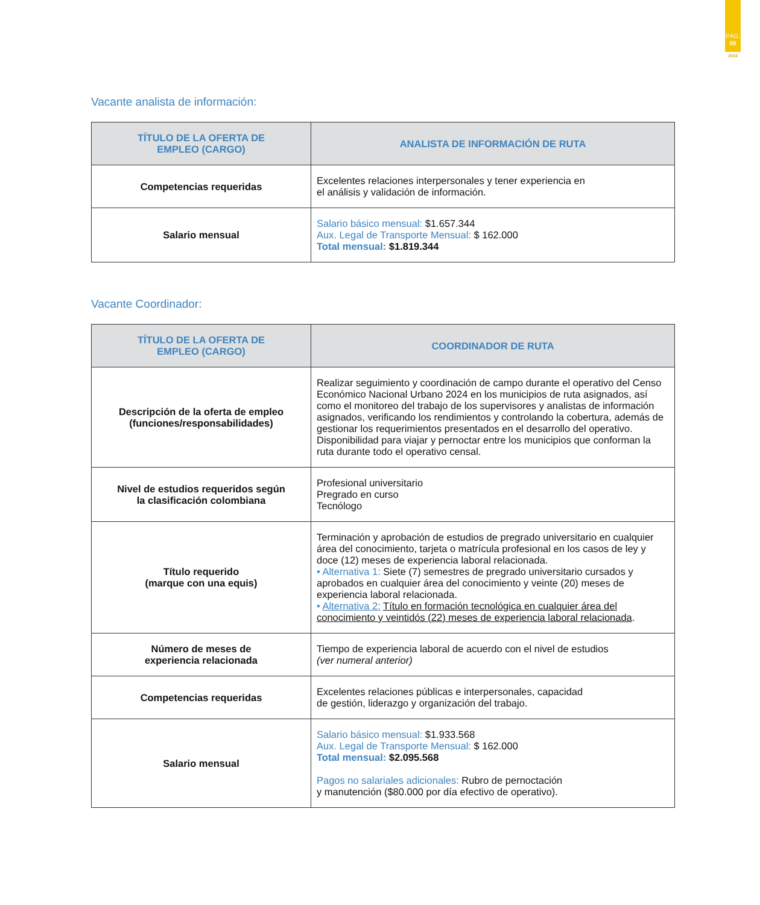PÁG.
09
2024
Vacante analista de información:
| TÍTULO DE LA OFERTA DE EMPLEO (CARGO) | ANALISTA DE INFORMACIÓN DE RUTA |
| --- | --- |
| Competencias requeridas | Excelentes relaciones interpersonales y tener experiencia en el análisis y validación de información. |
| Salario mensual | Salario básico mensual: $1.657.344 Aux. Legal de Transporte Mensual: $ 162.000 Total mensual: $1.819.344 |
Vacante Coordinador:
| TÍTULO DE LA OFERTA DE EMPLEO (CARGO) | COORDINADOR DE RUTA |
| --- | --- |
| Descripción de la oferta de empleo (funciones/responsabilidades) | Realizar seguimiento y coordinación de campo durante el operativo del Censo Económico Nacional Urbano 2024 en los municipios de ruta asignados, así como el monitoreo del trabajo de los supervisores y analistas de información asignados, verificando los rendimientos y controlando la cobertura, además de gestionar los requerimientos presentados en el desarrollo del operativo. Disponibilidad para viajar y pernoctar entre los municipios que conforman la ruta durante todo el operativo censal. |
| Nivel de estudios requeridos según la clasificación colombiana | Profesional universitario Pregrado en curso Tecnólogo |
| Título requerido (marque con una equis) | Terminación y aprobación de estudios de pregrado universitario en cualquier área del conocimiento, tarjeta o matrícula profesional en los casos de ley y doce (12) meses de experiencia laboral relacionada. • Alternativa 1: Siete (7) semestres de pregrado universitario cursados y aprobados en cualquier área del conocimiento y veinte (20) meses de experiencia laboral relacionada. • Alternativa 2: Título en formación tecnológica en cualquier área del conocimiento y veintidós (22) meses de experiencia laboral relacionada . |
| Número de meses de experiencia relacionada | Tiempo de experiencia laboral de acuerdo con el nivel de estudios (ver numeral anterior) |
| Competencias requeridas | Excelentes relaciones públicas e interpersonales, capacidad de gestión, liderazgo y organización del trabajo. |
| Salario mensual | Salario básico mensual: $1.933.568 Aux. Legal de Transporte Mensual: $ 162.000 Total mensual: $2.095.568 Pagos no salariales adicionales: Rubro de pernoctación y manutención ($80.000 por día efectivo de operativo). |